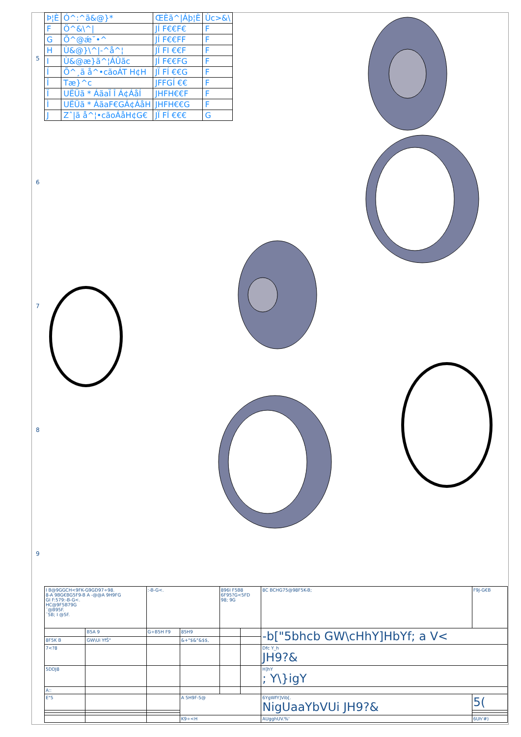5
6
7
8
9
| Þ¦È | Ó^:^ã&@}* | ŒÈã^/Áþ¦È | Ùc>&\ |
| F | Ö^&\^/ | JÍ F€€F€ | F |
| G | Õ^@ǽ˘•^ | JÍ F€€FF | F |
| H | Ù&@}\^/-^å^¦ | JÏ FI €€F | F |
| I | Ù&@æ}ã^¦ÁÛãc | JÍ F€€FG | F |
| Í | Õ^¸ã å^•cãoÁT H¢H | JÏ FÍ €€G | F |
| Î | Tæ}^c | JFFGÍ €€ | F |
| Ï | UËÜã * ÁãaÏ Î Á¢ÁåÍ | JHFH€€F | F |
| Ì | UËÜã * ÁãaF€GÁ¢ÁåH | JHFH€€G | F |
| J | Zˆ/ã å^¦•cãoÁåH¢G€ | JÏ FÍ €€€ | G |
| I B@9GGCH<9FK-G9GD97÷98. 8-A 9BG€BG5F9-B A -@@A 9H9FG GI F:579:-B-G<. HC@9F5B79G ¨@B95F. ¨5B; I @5F. | | :-B-G<. | | 896I F5B8 6F95?G<5FD 98; 9G | | 8C BCHG75@98F5K-B; | F9J-G€B | |
| | B5A 9 | G÷B5H F9 | 85H9 | | | -b["5bhcb GW\cHhY]HbYf; a V< | | |
| 8F5K B | GW\Ui YfŠ" | | &+"$&"&$$, | | | | | |
| 7<?8 | | | | | | Dfc Y_h JH9?& | | |
| 5DDJ8 | | | | | | H]hY ; Y\}igY | | |
| A:: | | | | | | | | |
| E"5 | | | A 5H9F-5@ | | | 6YgWfY]Vib[. NigUaaYbVUi JH9?& | | 5( |
| | | | K9÷<H | | | AUgghUV.%' | | 6Uh'#) |